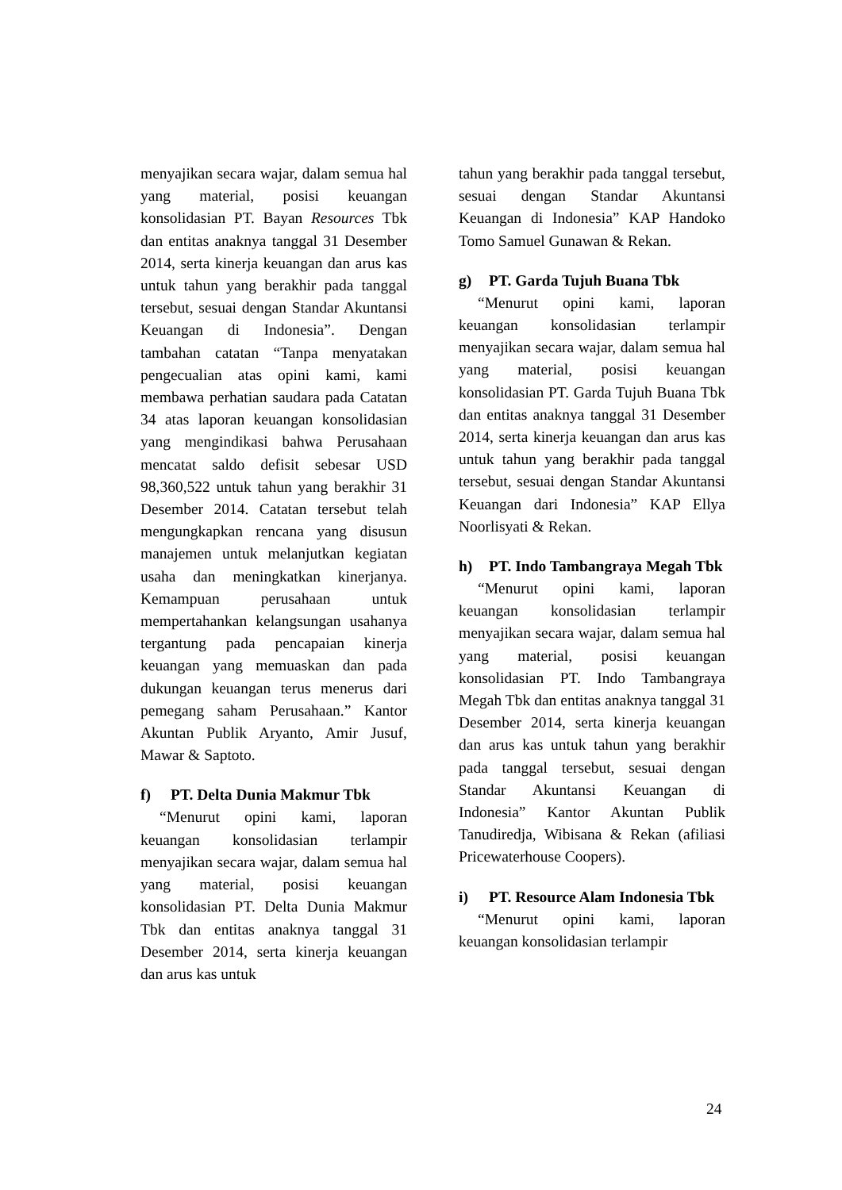menyajikan secara wajar, dalam semua hal yang material, posisi keuangan konsolidasian PT. Bayan Resources Tbk dan entitas anaknya tanggal 31 Desember 2014, serta kinerja keuangan dan arus kas untuk tahun yang berakhir pada tanggal tersebut, sesuai dengan Standar Akuntansi Keuangan di Indonesia”. Dengan tambahan catatan “Tanpa menyatakan pengecualian atas opini kami, kami membawa perhatian saudara pada Catatan 34 atas laporan keuangan konsolidasian yang mengindikasi bahwa Perusahaan mencatat saldo defisit sebesar USD 98,360,522 untuk tahun yang berakhir 31 Desember 2014. Catatan tersebut telah mengungkapkan rencana yang disusun manajemen untuk melanjutkan kegiatan usaha dan meningkatkan kinerjanya. Kemampuan perusahaan untuk mempertahankan kelangsungan usahanya tergantung pada pencapaian kinerja keuangan yang memuaskan dan pada dukungan keuangan terus menerus dari pemegang saham Perusahaan.” Kantor Akuntan Publik Aryanto, Amir Jusuf, Mawar & Saptoto.
f) PT. Delta Dunia Makmur Tbk
“Menurut opini kami, laporan keuangan konsolidasian terlampir menyajikan secara wajar, dalam semua hal yang material, posisi keuangan konsolidasian PT. Delta Dunia Makmur Tbk dan entitas anaknya tanggal 31 Desember 2014, serta kinerja keuangan dan arus kas untuk
tahun yang berakhir pada tanggal tersebut, sesuai dengan Standar Akuntansi Keuangan di Indonesia” KAP Handoko Tomo Samuel Gunawan & Rekan.
g) PT. Garda Tujuh Buana Tbk
“Menurut opini kami, laporan keuangan konsolidasian terlampir menyajikan secara wajar, dalam semua hal yang material, posisi keuangan konsolidasian PT. Garda Tujuh Buana Tbk dan entitas anaknya tanggal 31 Desember 2014, serta kinerja keuangan dan arus kas untuk tahun yang berakhir pada tanggal tersebut, sesuai dengan Standar Akuntansi Keuangan dari Indonesia” KAP Ellya Noorlisyati & Rekan.
h) PT. Indo Tambangraya Megah Tbk
“Menurut opini kami, laporan keuangan konsolidasian terlampir menyajikan secara wajar, dalam semua hal yang material, posisi keuangan konsolidasian PT. Indo Tambangraya Megah Tbk dan entitas anaknya tanggal 31 Desember 2014, serta kinerja keuangan dan arus kas untuk tahun yang berakhir pada tanggal tersebut, sesuai dengan Standar Akuntansi Keuangan di Indonesia” Kantor Akuntan Publik Tanudiredja, Wibisana & Rekan (afiliasi Pricewaterhouse Coopers).
i) PT. Resource Alam Indonesia Tbk
“Menurut opini kami, laporan keuangan konsolidasian terlampir
24